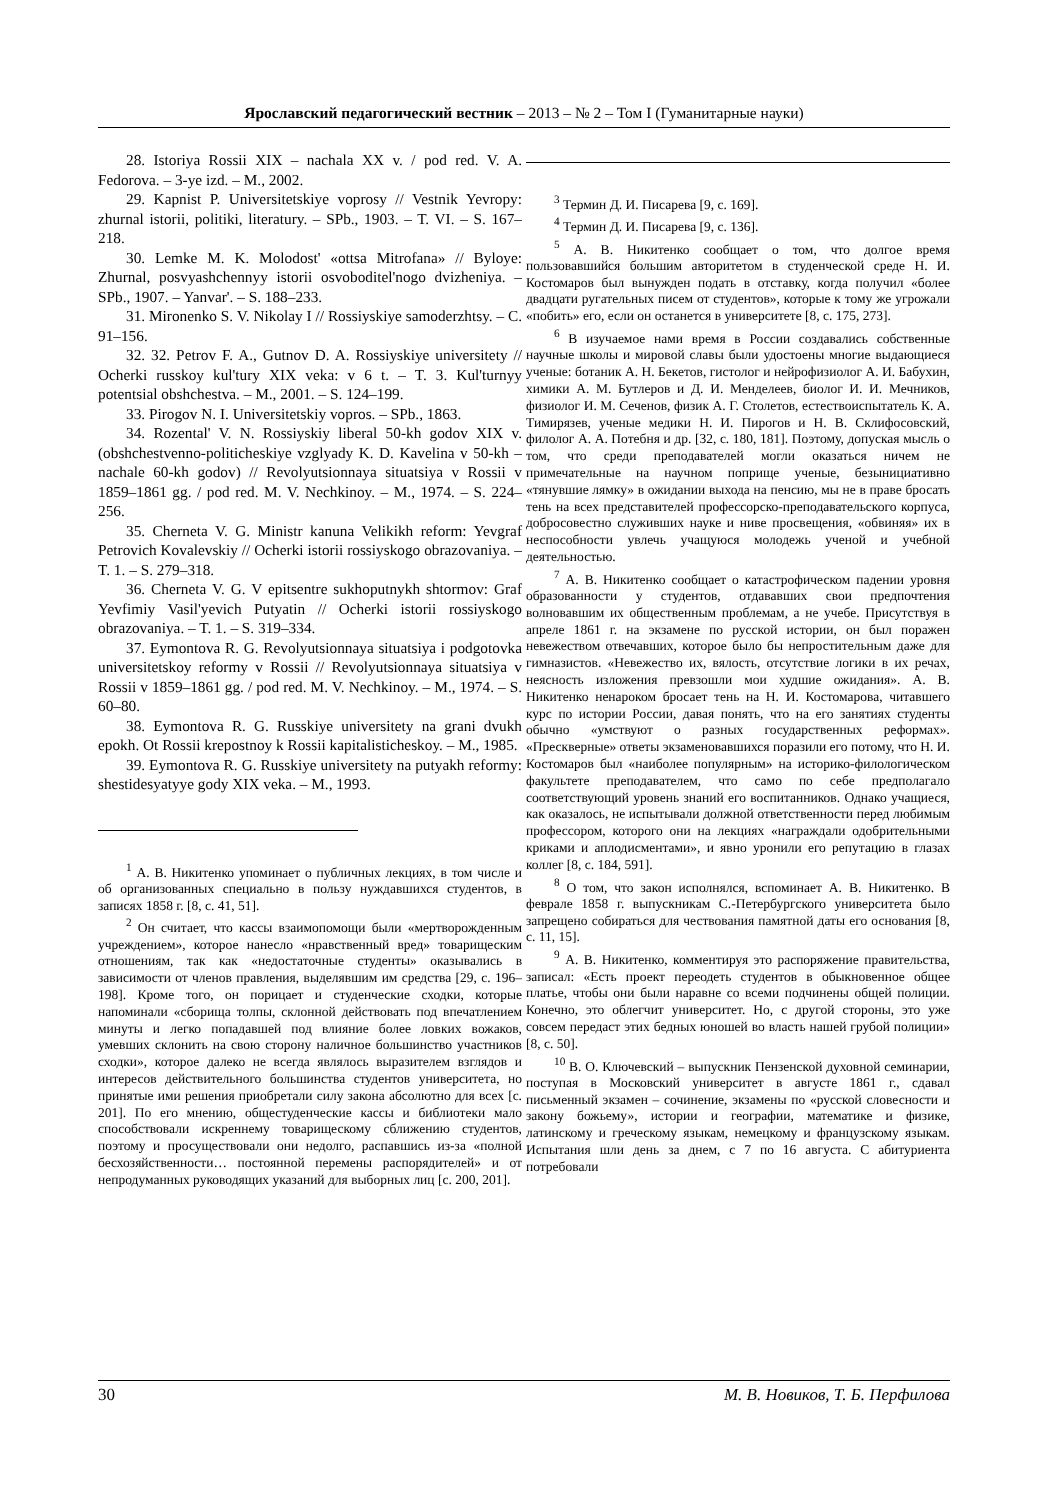Ярославский педагогический вестник – 2013 – № 2 – Том I (Гуманитарные науки)
28. Istoriya Rossii XIX – nachala XX v. / pod red. V. A. Fedorova. – 3-ye izd. – M., 2002.
29. Kapnist P. Universitetskiye voprosy // Vestnik Yevropy: zhurnal istorii, politiki, literatury. – SPb., 1903. – T. VI. – S. 167–218.
30. Lemke M. K. Molodost' «ottsa Mitrofana» // Byloye: Zhurnal, posvyashchennyy istorii osvoboditel'nogo dvizheniya. – SPb., 1907. – Yanvar'. – S. 188–233.
31. Mironenko S. V. Nikolay I // Rossiyskiye samoderzhtsy. – C. 91–156.
32. 32. Petrov F. A., Gutnov D. A. Rossiyskiye universitety // Ocherki russkoy kul'tury XIX veka: v 6 t. – T. 3. Kul'turnyy potentsial obshchestva. – M., 2001. – S. 124–199.
33. Pirogov N. I. Universitetskiy vopros. – SPb., 1863.
34. Rozental' V. N. Rossiyskiy liberal 50-kh godov XIX v. (obshchestvenno-politicheskiye vzglyady K. D. Kavelina v 50-kh – nachale 60-kh godov) // Revolyutsionnaya situatsiya v Rossii v 1859–1861 gg. / pod red. M. V. Nechkinoy. – M., 1974. – S. 224–256.
35. Cherneta V. G. Ministr kanuna Velikikh reform: Yevgraf Petrovich Kovalevskiy // Ocherki istorii rossiyskogo obrazovaniya. – T. 1. – S. 279–318.
36. Cherneta V. G. V epitsentre sukhoputnykh shtormov: Graf Yevfimiy Vasil'yevich Putyatin // Ocherki istorii rossiyskogo obrazovaniya. – T. 1. – S. 319–334.
37. Eymontova R. G. Revolyutsionnaya situatsiya i podgotovka universitetskoy reformy v Rossii // Revolyutsionnaya situatsiya v Rossii v 1859–1861 gg. / pod red. M. V. Nechkinoy. – M., 1974. – S. 60–80.
38. Eymontova R. G. Russkiye universitety na grani dvukh epokh. Ot Rossii krepostnoy k Rossii kapitalisticheskoy. – M., 1985.
39. Eymontova R. G. Russkiye universitety na putyakh reformy: shestidesyatyye gody XIX veka. – M., 1993.
<sup>1</sup> А. В. Никитенко упоминает о публичных лекциях, в том числе и об организованных специально в пользу нуждавшихся студентов, в записях 1858 г. [8, с. 41, 51].
<sup>2</sup> Он считает, что кассы взаимопомощи были «мертворожденным учреждением», которое нанесло «нравственный вред» товарищеским отношениям, так как «недостаточные студенты» оказывались в зависимости от членов правления, выделявшим им средства [29, с. 196–198]. Кроме того, он порицает и студенческие сходки, которые напоминали «сборища толпы, склонной действовать под впечатлением минуты и легко попадавшей под влияние более ловких вожаков, умевших склонить на свою сторону наличное большинство участников сходки», которое далеко не всегда являлось выразителем взглядов и интересов действительного большинства студентов университета, но принятые ими решения приобретали силу закона абсолютно для всех [с. 201]. По его мнению, общестуденческие кассы и библиотеки мало способствовали искреннему товарищескому сближению студентов, поэтому и просуществовали они недолго, распавшись из-за «полной бесхозяйственности… постоянной перемены распорядителей» и от непродуманных руководящих указаний для выборных лиц [с. 200, 201].
<sup>3</sup> Термин Д. И. Писарева [9, с. 169].
<sup>4</sup> Термин Д. И. Писарева [9, с. 136].
<sup>5</sup> А. В. Никитенко сообщает о том, что долгое время пользовавшийся большим авторитетом в студенческой среде Н. И. Костомаров был вынужден подать в отставку, когда получил «более двадцати ругательных писем от студентов», которые к тому же угрожали «побить» его, если он останется в университете [8, с. 175, 273].
<sup>6</sup> В изучаемое нами время в России создавались собственные научные школы и мировой славы были удостоены многие выдающиеся ученые: ботаник А. Н. Бекетов, гистолог и нейрофизиолог А. И. Бабухин, химики А. М. Бутлеров и Д. И. Менделеев, биолог И. И. Мечников, физиолог И. М. Сеченов, физик А. Г. Столетов, естествоиспытатель К. А. Тимирязев, ученые медики Н. И. Пирогов и Н. В. Склифосовский, филолог А. А. Потебня и др. [32, с. 180, 181]. Поэтому, допуская мысль о том, что среди преподавателей могли оказаться ничем не примечательные на научном поприще ученые, безынициативно «тянувшие лямку» в ожидании выхода на пенсию, мы не в праве бросать тень на всех представителей профессорско-преподавательского корпуса, добросовестно служивших науке и ниве просвещения, «обвиняя» их в неспособности увлечь учащуюся молодежь ученой и учебной деятельностью.
<sup>7</sup> А. В. Никитенко сообщает о катастрофическом падении уровня образованности у студентов, отдававших свои предпочтения волновавшим их общественным проблемам, а не учебе. Присутствуя в апреле 1861 г. на экзамене по русской истории, он был поражен невежеством отвечавших, которое было бы непростительным даже для гимназистов. «Невежество их, вялость, отсутствие логики в их речах, неясность изложения превзошли мои худшие ожидания». А. В. Никитенко ненароком бросает тень на Н. И. Костомарова, читавшего курс по истории России, давая понять, что на его занятиях студенты обычно «умствуют о разных государственных реформах». «Прескверные» ответы экзаменовавшихся поразили его потому, что Н. И. Костомаров был «наиболее популярным» на историко-филологическом факультете преподавателем, что само по себе предполагало соответствующий уровень знаний его воспитанников. Однако учащиеся, как оказалось, не испытывали должной ответственности перед любимым профессором, которого они на лекциях «награждали одобрительными криками и аплодисментами», и явно уронили его репутацию в глазах коллег [8, с. 184, 591].
<sup>8</sup> О том, что закон исполнялся, вспоминает А. В. Никитенко. В феврале 1858 г. выпускникам С.-Петербургского университета было запрещено собираться для чествования памятной даты его основания [8, с. 11, 15].
<sup>9</sup> А. В. Никитенко, комментируя это распоряжение правительства, записал: «Есть проект переодеть студентов в обыкновенное общее платье, чтобы они были наравне со всеми подчинены общей полиции. Конечно, это облегчит университет. Но, с другой стороны, это уже совсем передаст этих бедных юношей во власть нашей грубой полиции» [8, с. 50].
<sup>10</sup> В. О. Ключевский – выпускник Пензенской духовной семинарии, поступая в Московский университет в августе 1861 г., сдавал письменный экзамен – сочинение, экзамены по «русской словесности и закону божьему», истории и географии, математике и физике, латинскому и греческому языкам, немецкому и французскому языкам. Испытания шли день за днем, с 7 по 16 августа. С абитуриента потребовали
30 М. В. Новиков, Т. Б. Перфилова